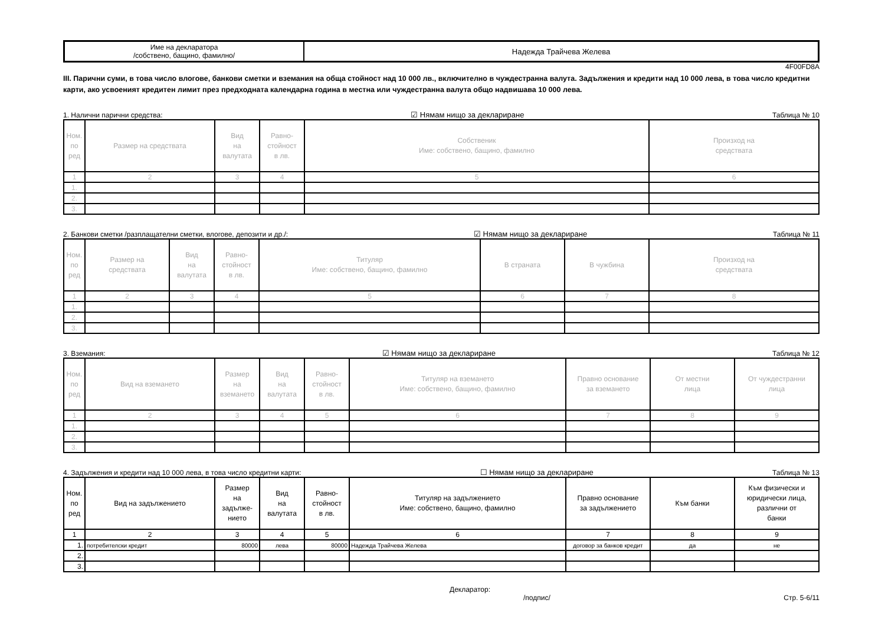| Име на декларатора /собствено, бащино, фамилно/ | Надежда Трайчева Желева |
4F00FD8A
III. Парични суми, в това число влогове, банкови сметки и вземания на обща стойност над 10 000 лв., включително в чуждестранна валута. Задължения и кредити над 10 000 лева, в това число кредитни карти, ако усвоеният кредитен лимит през предходната календарна година в местна или чуждестранна валута общо надвишава 10 000 лева.
1. Налични парични средства: ☑ Нямам нищо за деклариране Таблица № 10
| Ном. по ред | Размер на средствата | Вид на валутата | Равно- стойност в лв. | Собственик Име: собствено, бащино, фамилно | Произход на средствата |
| --- | --- | --- | --- | --- | --- |
| 1 | 2 | 3 | 4 | 5 | 6 |
| 1. | | | | | |
| 2. | | | | | |
| 3. | | | | | |
2. Банкови сметки /разплащателни сметки, влогове, депозити и др./: ☑ Нямам нищо за деклариране Таблица № 11
| Ном. по ред | Размер на средствата | Вид на валутата | Равно- стойност в лв. | Титуляр Име: собствено, бащино, фамилно | В страната | В чужбина | Произход на средствата |
| --- | --- | --- | --- | --- | --- | --- | --- |
| 1 | 2 | 3 | 4 | 5 | 6 | 7 | 8 |
| 1. | | | | | | | |
| 2. | | | | | | | |
| 3. | | | | | | | |
3. Вземания: ☑ Нямам нищо за деклариране Таблица № 12
| Ном. по ред | Вид на вземането | Размер на вземането | Вид на валутата | Равно- стойност в лв. | Титуляр на вземането Име: собствено, бащино, фамилно | Правно основание за вземането | От местни лица | От чуждестранни лица |
| --- | --- | --- | --- | --- | --- | --- | --- | --- |
| 1 | 2 | 3 | 4 | 5 | 6 | 7 | 8 | 9 |
| 1. | | | | | | | | |
| 2. | | | | | | | | |
| 3. | | | | | | | | |
4. Задължения и кредити над 10 000 лева, в това число кредитни карти: ☐ Нямам нищо за деклариране Таблица № 13
| Ном. по ред | Вид на задължението | Размер на задълже- нието | Вид на валутата | Равно- стойност в лв. | Титуляр на задължението Име: собствено, бащино, фамилно | Правно основание за задължението | Към банки | Към физически и юридически лица, различни от банки |
| --- | --- | --- | --- | --- | --- | --- | --- | --- |
| 1 | 2 | 3 | 4 | 5 | 6 | 7 | 8 | 9 |
| 1. | потребителски кредит | 80000 | лева | 80000 | Надежда Трайчева Желева | договор за банков кредит | да | не |
| 2. | | | | | | | | |
| 3. | | | | | | | | |
Декларатор:
/подпис/ Стр. 5-6/11